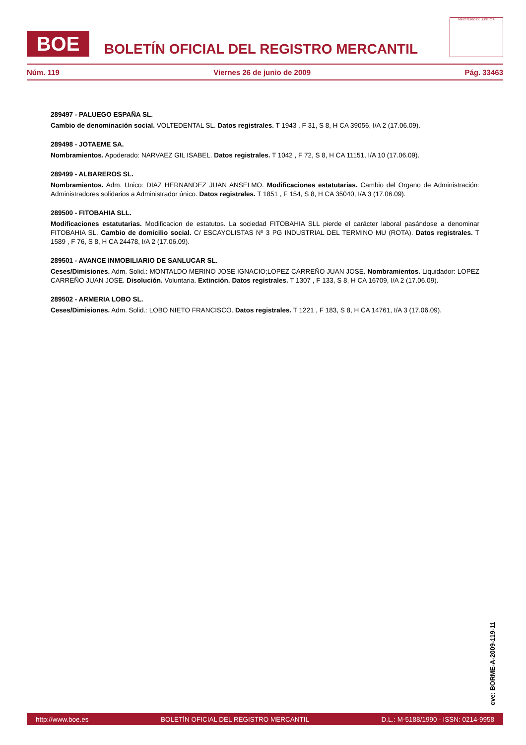BOE
BOLETÍN OFICIAL DEL REGISTRO MERCANTIL
MINISTERIO DE JUSTICIA
Núm. 119 Viernes 26 de junio de 2009 Pág. 33463
289497 - PALUEGO ESPAÑA SL.
Cambio de denominación social. VOLTEDENTAL SL. Datos registrales. T 1943 , F 31, S 8, H CA 39056, I/A 2 (17.06.09).
289498 - JOTAEME SA.
Nombramientos. Apoderado: NARVAEZ GIL ISABEL. Datos registrales. T 1042 , F 72, S 8, H CA 11151, I/A 10 (17.06.09).
289499 - ALBAREROS SL.
Nombramientos. Adm. Unico: DIAZ HERNANDEZ JUAN ANSELMO. Modificaciones estatutarias. Cambio del Organo de Administración: Administradores solidarios a Administrador único. Datos registrales. T 1851 , F 154, S 8, H CA 35040, I/A 3 (17.06.09).
289500 - FITOBAHIA SLL.
Modificaciones estatutarias. Modificacion de estatutos. La sociedad FITOBAHIA SLL pierde el carácter laboral pasándose a denominar FITOBAHIA SL. Cambio de domicilio social. C/ ESCAYOLISTAS Nº 3 PG INDUSTRIAL DEL TERMINO MU (ROTA). Datos registrales. T 1589 , F 76, S 8, H CA 24478, I/A 2 (17.06.09).
289501 - AVANCE INMOBILIARIO DE SANLUCAR SL.
Ceses/Dimisiones. Adm. Solid.: MONTALDO MERINO JOSE IGNACIO;LOPEZ CARREÑO JUAN JOSE. Nombramientos. Liquidador: LOPEZ CARREÑO JUAN JOSE. Disolución. Voluntaria. Extinción. Datos registrales. T 1307 , F 133, S 8, H CA 16709, I/A 2 (17.06.09).
289502 - ARMERIA LOBO SL.
Ceses/Dimisiones. Adm. Solid.: LOBO NIETO FRANCISCO. Datos registrales. T 1221 , F 183, S 8, H CA 14761, I/A 3 (17.06.09).
cve: BORME-A-2009-119-11
http://www.boe.es BOLETÍN OFICIAL DEL REGISTRO MERCANTIL D.L.: M-5188/1990 - ISSN: 0214-9958